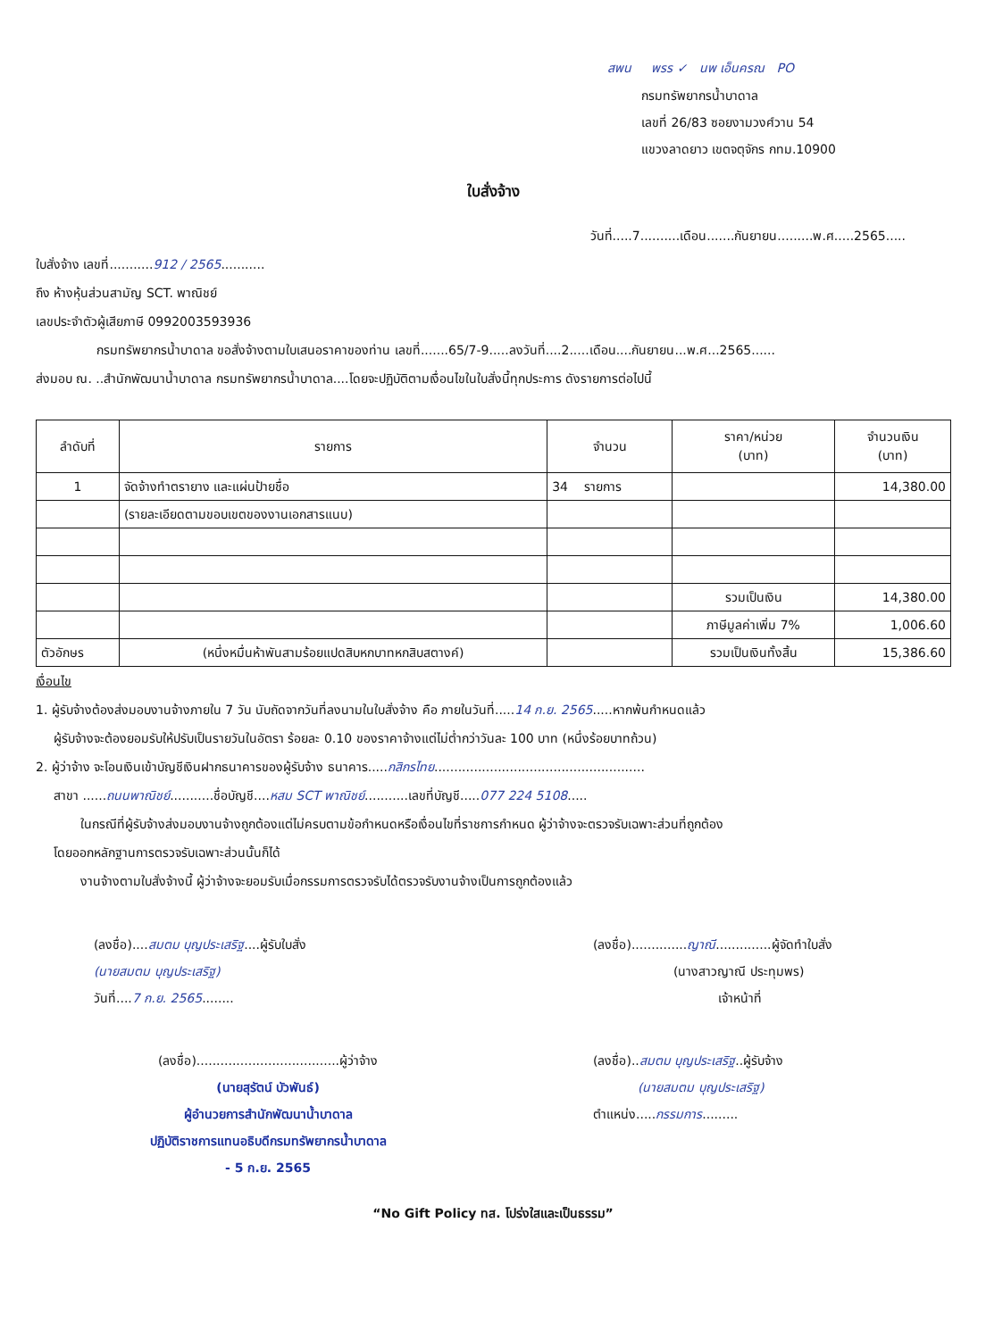สพน พรร ✓ นพ เอ็นครณ PO
กรมทรัพยากรน้ำบาดาล
เลขที่ 26/83 ซอยงามวงศ์วาน 54
แขวงลาดยาว เขตจตุจักร กทม.10900
ใบสั่งจ้าง
วันที่.....7..........เดือน.......กันยายน.........พ.ศ.....2565.....
ใบสั่งจ้าง เลขที่...........912 / 2565...........
ถึง ห้างหุ้นส่วนสามัญ SCT. พาณิชย์
เลขประจำตัวผู้เสียภาษี 0992003593936
กรมทรัพยากรน้ำบาดาล ขอสั่งจ้างตามใบเสนอราคาของท่าน เลขที่.......65/7-9.....ลงวันที่....2.....เดือน....กันยายน...พ.ศ...2565......
ส่งมอบ ณ. ..สำนักพัฒนาน้ำบาดาล กรมทรัพยากรน้ำบาดาล....โดยจะปฏิบัติตามเงื่อนไขในใบสั่งนี้ทุกประการ ดังรายการต่อไปนี้
| ลำดับที่ | รายการ | จำนวน | ราคา/หน่วย (บาท) | จำนวนเงิน (บาท) |
| --- | --- | --- | --- | --- |
| 1 | จัดจ้างทำตรายาง และแผ่นป้ายชื่อ | 34 รายการ | | 14,380.00 |
| | (รายละเอียดตามขอบเขตของงานเอกสารแนบ) | | | |
| | | | รวมเป็นเงิน | 14,380.00 |
| | | | ภาษีมูลค่าเพิ่ม 7% | 1,006.60 |
| ตัวอักษร | (หนึ่งหมื่นห้าพันสามร้อยแปดสิบหกบาทหกสิบสตางค์) | | รวมเป็นเงินทั้งสิ้น | 15,386.60 |
เงื่อนไข
1. ผู้รับจ้างต้องส่งมอบงานจ้างภายใน 7 วัน นับถัดจากวันที่ลงนามในใบสั่งจ้าง คือ ภายในวันที่.....14 ก.ย. 2565.....หากพ้นกำหนดแล้ว
ผู้รับจ้างจะต้องยอมรับให้ปรับเป็นรายวันในอัตรา ร้อยละ 0.10 ของราคาจ้างแต่ไม่ต่ำกว่าวันละ 100 บาท (หนึ่งร้อยบาทถ้วน)
2. ผู้ว่าจ้าง จะโอนเงินเข้าบัญชีเงินฝากธนาคารของผู้รับจ้าง ธนาคาร.....กสิกรไทย.....................................................
สาขา ......ถนนพาณิชย์...........ชื่อบัญชี....หสม SCT พาณิชย์...........เลขที่บัญชี.....077 224 5108.....
ในกรณีที่ผู้รับจ้างส่งมอบงานจ้างถูกต้องแต่ไม่ครบตามข้อกำหนดหรือเงื่อนไขที่ราชการกำหนด ผู้ว่าจ้างจะตรวจรับเฉพาะส่วนที่ถูกต้อง
โดยออกหลักฐานการตรวจรับเฉพาะส่วนนั้นก็ได้
งานจ้างตามใบสั่งจ้างนี้ ผู้ว่าจ้างจะยอมรับเมื่อกรรมการตรวจรับได้ตรวจรับงานจ้างเป็นการถูกต้องแล้ว
(ลงชื่อ)....สมตม บุญประเสริฐ....ผู้รับใบสั่ง
(นายสมตม บุญประเสริฐ)
วันที่....7 ก.ย. 2565........
(ลงชื่อ)..............ญาณี..............ผู้จัดทำใบสั่ง
(นางสาวญาณี ประทุมพร)
เจ้าหน้าที่
(ลงชื่อ)....................................ผู้ว่าจ้าง
(นายสุรัตน์ บัวพันธ์)
ผู้อำนวยการสำนักพัฒนาน้ำบาดาล
ปฏิบัติราชการแทนอธิบดีกรมทรัพยากรน้ำบาดาล
- 5 ก.ย. 2565
(ลงชื่อ)..สมตม บุญประเสริฐ..ผู้รับจ้าง
(นายสมตม บุญประเสริฐ)
ตำแหน่ง.....กรรมการ.........
“No Gift Policy ทส. โปร่งใสและเป็นธรรม”